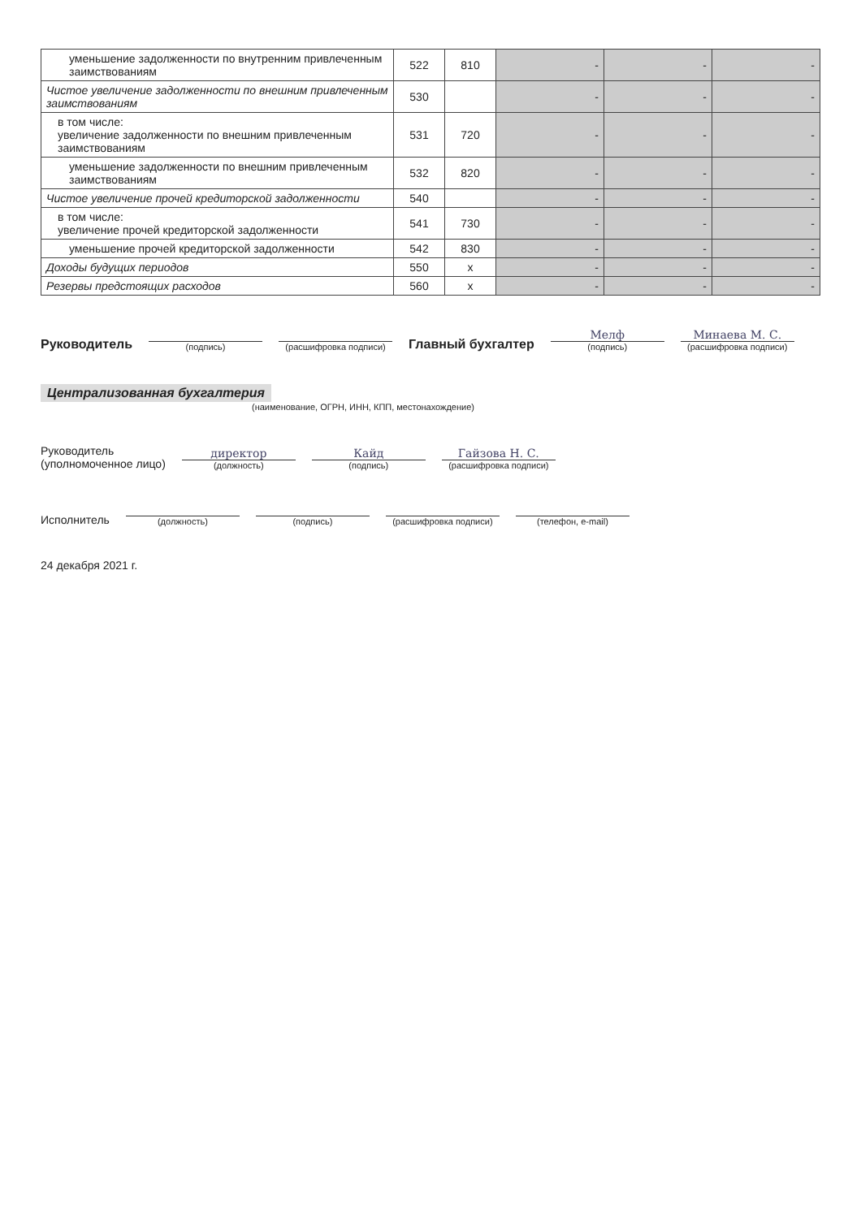| уменьшение задолженности по внутренним привлеченным заимствованиям | 522 | 810 | - | - | - |
| Чистое увеличение задолженности по внешним привлеченным заимствованиям | 530 | | - | - | - |
| в том числе: увеличение задолженности по внешним привлеченным заимствованиям | 531 | 720 | - | - | - |
| уменьшение задолженности по внешним привлеченным заимствованиям | 532 | 820 | - | - | - |
| Чистое увеличение прочей кредиторской задолженности | 540 | | - | - | - |
| в том числе: увеличение прочей кредиторской задолженности | 541 | 730 | - | - | - |
| уменьшение прочей кредиторской задолженности | 542 | 830 | - | - | - |
| Доходы будущих периодов | 550 | x | - | - | - |
| Резервы предстоящих расходов | 560 | x | - | - | - |
Руководитель
(подпись)
(расшифровка подписи)
Главный бухгалтер
Мелф
(подпись)
Минаева М. С.
(расшифровка подписи)
Централизованная бухгалтерия
(наименование, ОГРН, ИНН, КПП, местонахождение)
Руководитель
(уполномоченное лицо)
директор
(должность)
Кайд
(подпись)
Гайзова Н. С.
(расшифровка подписи)
Исполнитель
(должность)
(подпись)
(расшифровка подписи)
(телефон, e-mail)
24 декабря 2021 г.